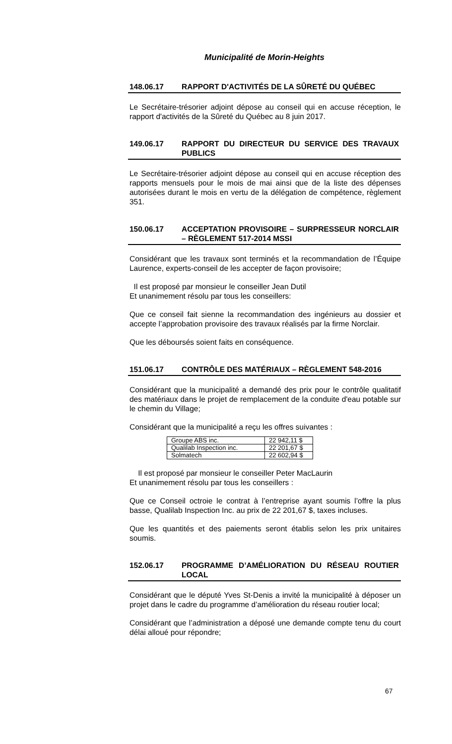Municipalité de Morin-Heights
148.06.17 RAPPORT D'ACTIVITÉS DE LA SÛRETÉ DU QUÉBEC
Le Secrétaire-trésorier adjoint dépose au conseil qui en accuse réception, le rapport d'activités de la Sûreté du Québec au 8 juin 2017.
149.06.17 RAPPORT DU DIRECTEUR DU SERVICE DES TRAVAUX PUBLICS
Le Secrétaire-trésorier adjoint dépose au conseil qui en accuse réception des rapports mensuels pour le mois de mai ainsi que de la liste des dépenses autorisées durant le mois en vertu de la délégation de compétence, règlement 351.
150.06.17 ACCEPTATION PROVISOIRE – SURPRESSEUR NORCLAIR – RÈGLEMENT 517-2014 MSSI
Considérant que les travaux sont terminés et la recommandation de l’Équipe Laurence, experts-conseil de les accepter de façon provisoire;
Il est proposé par monsieur le conseiller Jean Dutil
Et unanimement résolu par tous les conseillers:
Que ce conseil fait sienne la recommandation des ingénieurs au dossier et accepte l’approbation provisoire des travaux réalisés par la firme Norclair.
Que les déboursés soient faits en conséquence.
151.06.17 CONTRÔLE DES MATÉRIAUX – RÈGLEMENT 548-2016
Considérant que la municipalité a demandé des prix pour le contrôle qualitatif des matériaux dans le projet de remplacement de la conduite d'eau potable sur le chemin du Village;
Considérant que la municipalité a reçu les offres suivantes :
| Groupe ABS inc. | 22 942,11 $ |
| Qualilab Inspection inc. | 22 201,67 $ |
| Solmatech | 22 602,94 $ |
Il est proposé par monsieur le conseiller Peter MacLaurin
Et unanimement résolu par tous les conseillers :
Que ce Conseil octroie le contrat à l’entreprise ayant soumis l’offre la plus basse, Qualilab Inspection Inc. au prix de 22 201,67 $, taxes incluses.
Que les quantités et des paiements seront établis selon les prix unitaires soumis.
152.06.17 PROGRAMME D’AMÉLIORATION DU RÉSEAU ROUTIER LOCAL
Considérant que le député Yves St-Denis a invité la municipalité à déposer un projet dans le cadre du programme d’amélioration du réseau routier local;
Considérant que l’administration a déposé une demande compte tenu du court délai alloué pour répondre;
67